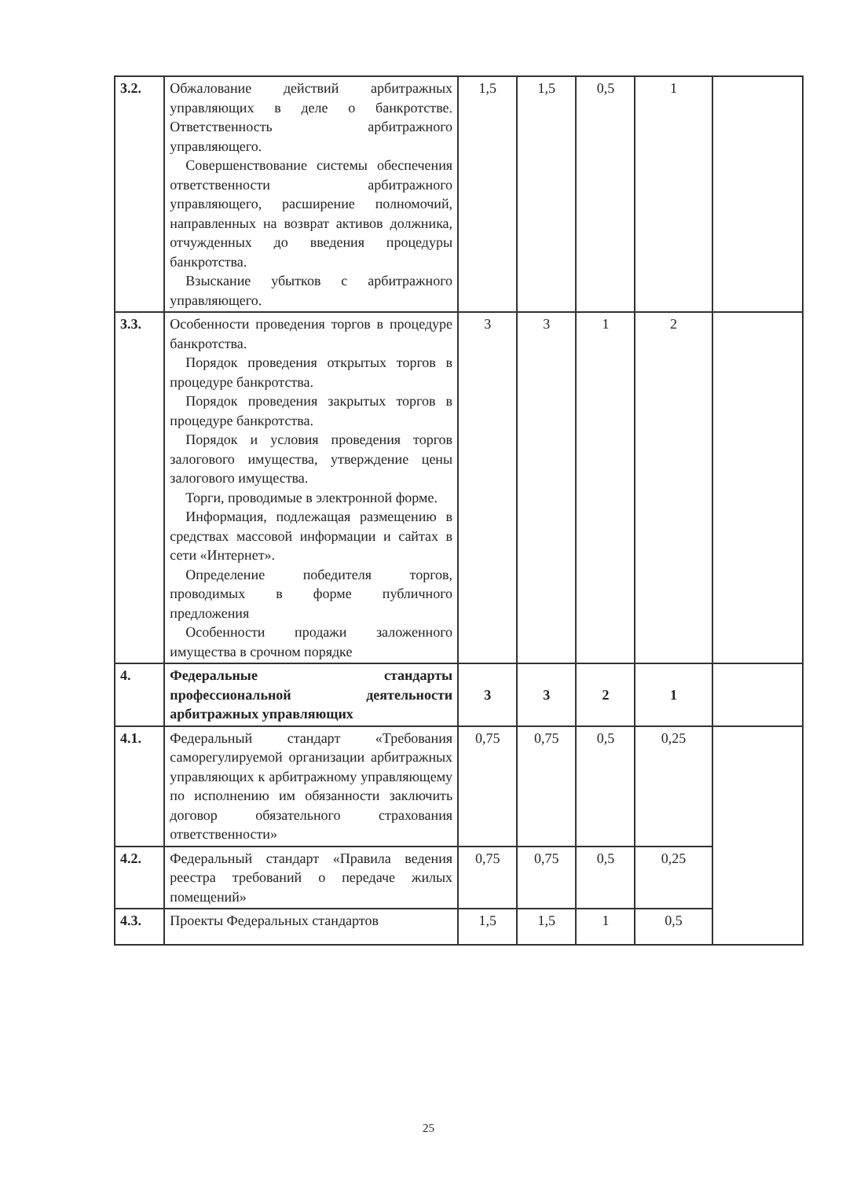| 3.2. | Обжалование действий арбитражных управляющих в деле о банкротстве. Ответственность арбитражного управляющего. Совершенствование системы обеспечения ответственности арбитражного управляющего, расширение полномочий, направленных на возврат активов должника, отчужденных до введения процедуры банкротства. Взыскание убытков с арбитражного управляющего. | 1,5 | 1,5 | 0,5 | 1 | |
| 3.3. | Особенности проведения торгов в процедуре банкротства. Порядок проведения открытых торгов в процедуре банкротства. Порядок проведения закрытых торгов в процедуре банкротства. Порядок и условия проведения торгов залогового имущества, утверждение цены залогового имущества. Торги, проводимые в электронной форме. Информация, подлежащая размещению в средствах массовой информации и сайтах в сети «Интернет». Определение победителя торгов, проводимых в форме публичного предложения Особенности продажи заложенного имущества в срочном порядке | 3 | 3 | 1 | 2 | |
| 4. | Федеральные стандарты профессиональной деятельности арбитражных управляющих | 3 | 3 | 2 | 1 | |
| 4.1. | Федеральный стандарт «Требования саморегулируемой организации арбитражных управляющих к арбитражному управляющему по исполнению им обязанности заключить договор обязательного страхования ответственности» | 0,75 | 0,75 | 0,5 | 0,25 | |
| 4.2. | Федеральный стандарт «Правила ведения реестра требований о передаче жилых помещений» | 0,75 | 0,75 | 0,5 | 0,25 | |
| 4.3. | Проекты Федеральных стандартов | 1,5 | 1,5 | 1 | 0,5 | |
25